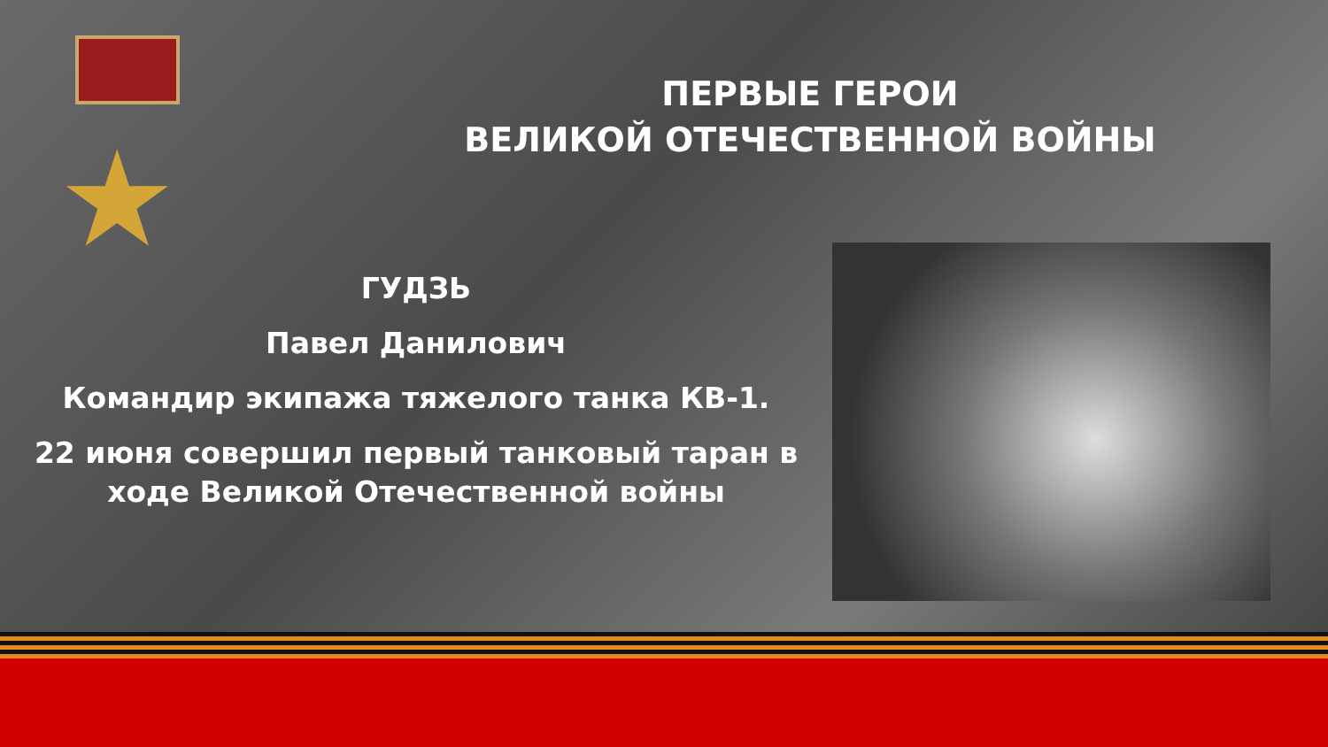★
ПЕРВЫЕ ГЕРОИ
ВЕЛИКОЙ ОТЕЧЕСТВЕННОЙ ВОЙНЫ
ГУДЗЬ
Павел Данилович
Командир экипажа тяжелого танка КВ-1.
22 июня совершил первый танковый таран в ходе Великой Отечественной войны